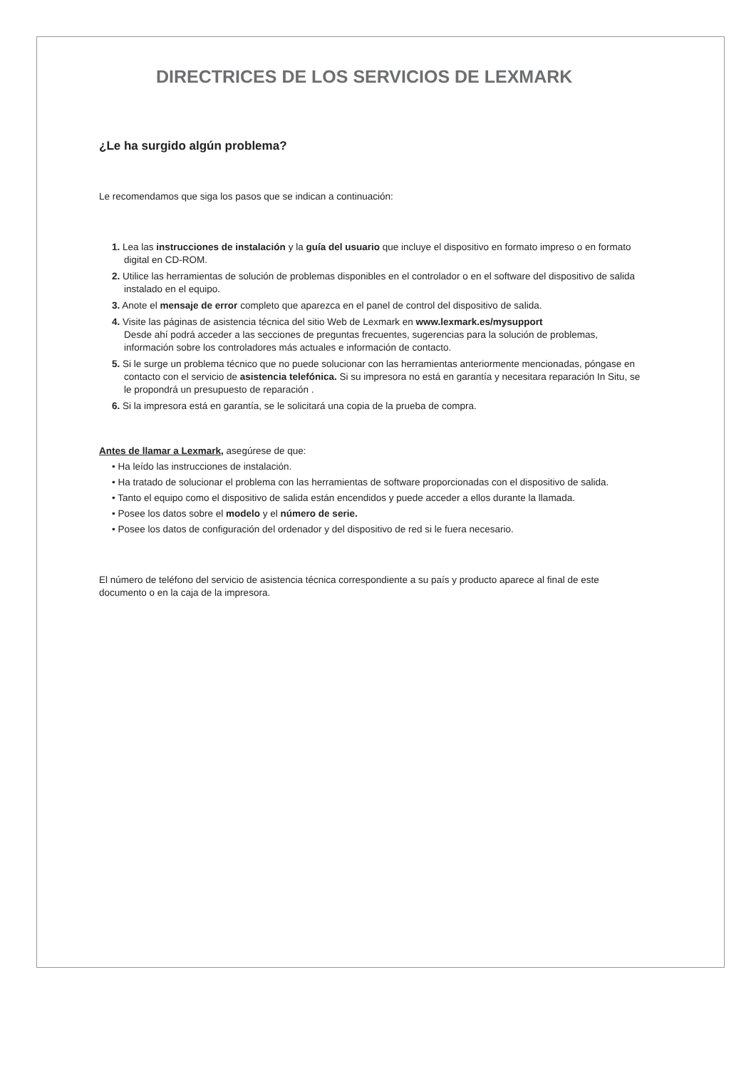DIRECTRICES DE LOS SERVICIOS DE LEXMARK
¿Le ha surgido algún problema?
Le recomendamos que siga los pasos que se indican a continuación:
1. Lea las instrucciones de instalación y la guía del usuario que incluye el dispositivo en formato impreso o en formato digital en CD-ROM.
2. Utilice las herramientas de solución de problemas disponibles en el controlador o en el software del dispositivo de salida instalado en el equipo.
3. Anote el mensaje de error completo que aparezca en el panel de control del dispositivo de salida.
4. Visite las páginas de asistencia técnica del sitio Web de Lexmark en www.lexmark.es/mysupport
Desde ahí podrá acceder a las secciones de preguntas frecuentes, sugerencias para la solución de problemas, información sobre los controladores más actuales e información de contacto.
5. Si le surge un problema técnico que no puede solucionar con las herramientas anteriormente mencionadas, póngase en contacto con el servicio de asistencia telefónica. Si su impresora no está en garantía y necesitara reparación In Situ, se le propondrá un presupuesto de reparación .
6. Si la impresora está en garantía, se le solicitará una copia de la prueba de compra.
Antes de llamar a Lexmark, asegúrese de que:
• Ha leído las instrucciones de instalación.
• Ha tratado de solucionar el problema con las herramientas de software proporcionadas con el dispositivo de salida.
• Tanto el equipo como el dispositivo de salida están encendidos y puede acceder a ellos durante la llamada.
• Posee los datos sobre el modelo y el número de serie.
• Posee los datos de configuración del ordenador y del dispositivo de red si le fuera necesario.
El número de teléfono del servicio de asistencia técnica correspondiente a su país y producto aparece al final de este documento o en la caja de la impresora.